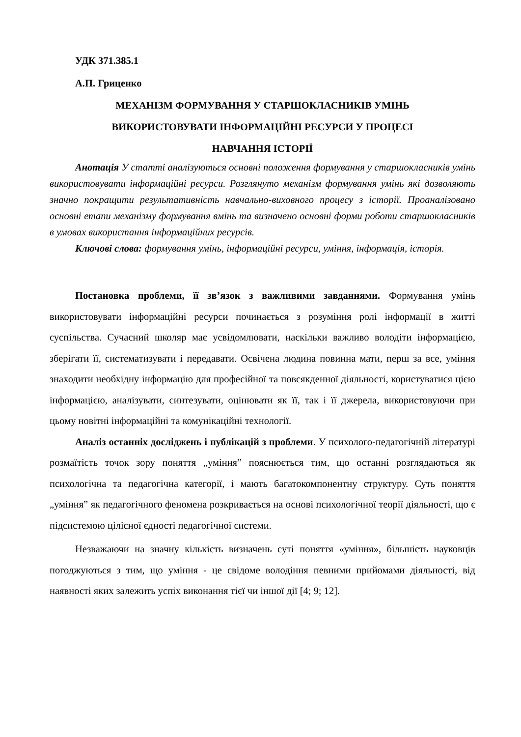УДК 371.385.1
А.П. Гриценко
МЕХАНІЗМ ФОРМУВАННЯ У СТАРШОКЛАСНИКІВ УМІНЬ
ВИКОРИСТОВУВАТИ ІНФОРМАЦІЙНІ РЕСУРСИ У ПРОЦЕСІ
НАВЧАННЯ ІСТОРІЇ
Анотація У статті аналізуються основні положення формування у старшокласників умінь використовувати інформаційні ресурси. Розглянуто механізм формування умінь які дозволяють значно покращити результативність навчально-виховного процесу з історії. Проаналізовано основні етапи механізму формування вмінь та визначено основні форми роботи старшокласників в умовах використання інформаційних ресурсів.
Ключові слова: формування умінь, інформаційні ресурси, уміння, інформація, історія.
Постановка проблеми, її зв’язок з важливими завданнями. Формування умінь використовувати інформаційні ресурси починається з розуміння ролі інформації в житті суспільства. Сучасний школяр має усвідомлювати, наскільки важливо володіти інформацією, зберігати її, систематизувати і передавати. Освічена людина повинна мати, перш за все, уміння знаходити необхідну інформацію для професійної та повсякденної діяльності, користуватися цією інформацією, аналізувати, синтезувати, оцінювати як її, так і її джерела, використовуючи при цьому новітні інформаційні та комунікаційні технології.
Аналіз останніх досліджень і публікацій з проблеми. У психолого-педагогічній літературі розмаїтість точок зору поняття „уміння” пояснюється тим, що останні розглядаються як психологічна та педагогічна категорії, і мають багатокомпонентну структуру. Суть поняття „уміння” як педагогічного феномена розкривається на основі психологічної теорії діяльності, що є підсистемою цілісної єдності педагогічної системи.
Незважаючи на значну кількість визначень суті поняття «уміння», більшість науковців погоджуються з тим, що уміння - це свідоме володіння певними прийомами діяльності, від наявності яких залежить успіх виконання тієї чи іншої дії [4; 9; 12].